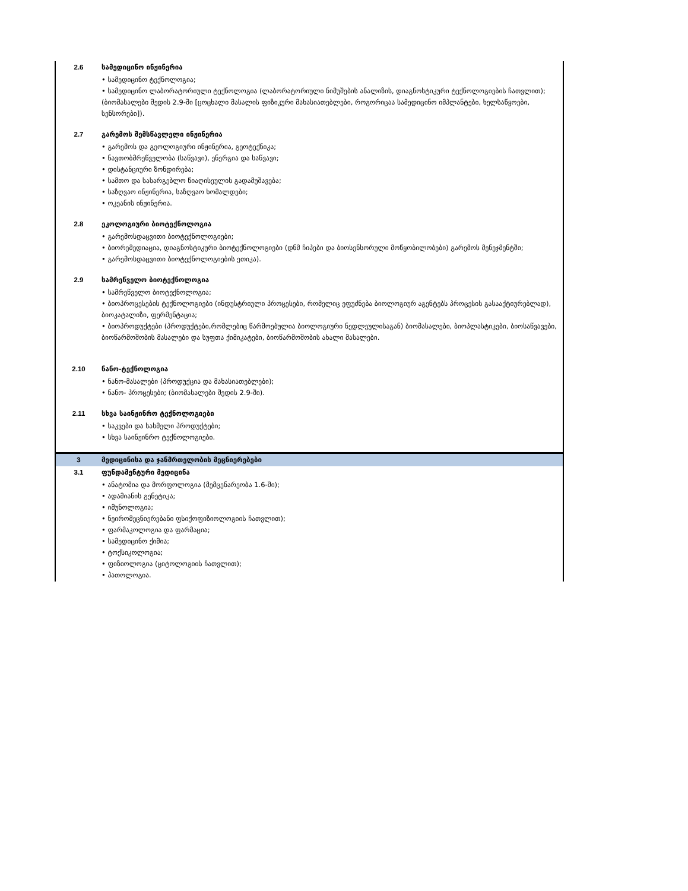| 2.6 | სამედიცინო ინჟინერია |
| | • სამედიცინო ტექნოლოგია; • სამედიცინო ლაბორატორიული ტექნოლოგია (ლაბორატორიული ნიმუშების ანალიზის, დიაგნოსტიკური ტექნოლოგიების ჩათვლით); (ბიომასალები შედის 2.9-ში [ცოცხალი მასალის ფიზიკური მახასიათებლები, როგორიცაა სამედიცინო იმპლანტები, ხელსაწყოები, სენსორები]). |
| 2.7 | გარემოს შემსწავლელი ინჟინერია |
| | • გარემოს და გეოლოგიური ინჟინერია, გეოტექნიკა; • ნავთობმრეწველობა (საწვავი), ენერგია და საწვავი; • დისტანციური ზონდირება; • სამთო და სასარგებლო წიაღისეულის გადამუშავება; • საზღვაო ინჟინერია, საზღვაო ხომალდები; • ოკეანის ინჟინერია. |
| 2.8 | ეკოლოგიური ბიოტექნოლოგია |
| | • გარემოსდაცვითი ბიოტექნოლოგიები; • ბიორემედიაცია, დიაგნოსტიკური ბიოტექნოლოგიები (დნმ ჩიპები და ბიოსენსორული მოწყობილობები) გარემოს მენეჯმენტში; • გარემოსდაცვითი ბიოტექნოლოგიების ეთიკა). |
| 2.9 | სამრეწველო ბიოტექნოლოგია |
| | • სამრეწველო ბიოტექნოლოგია; • ბიოპროცესების ტექნოლოგიები (ინდუსტრიული პროცესები, რომელიც ეფუძნება ბიოლოგიურ აგენტებს პროცესის გასააქტიურებლად), ბიოკატალიზი, ფერმენტაცია; • ბიოპროდუქტები (პროდუქტები,რომლებიც წარმოებულია ბიოლოგიური ნედლეულისაგან) ბიომასალები, ბიოპლასტიკები, ბიოსაწვავები, ბიოწარმოშობის მასალები და სუფთა ქიმიკატები, ბიოწარმოშობის ახალი მასალები. |
| 2.10 | ნანო-ტექნოლოგია |
| | • ნანო-მასალები (პროდუქცია და მახასიათებლები); • ნანო- პროცესები; (ბიომასალები შედის 2.9-ში). |
| 2.11 | სხვა საინჟინრო ტექნოლოგიები |
| | • საკვები და სასმელი პროდუქტები; • სხვა საინჟინრო ტექნოლოგიები. |
| 3 | მედიცინისა და ჯანმრთელობის მეცნიერებები |
| 3.1 | ფუნდამენტური მედიცინა |
| | • ანატომია და მორფოლოგია (მემცენარეობა 1.6-ში); • ადამიანის გენეტიკა; • იმუნოლოგია; • ნეირომეცნიერებანი ფსიქოფიზიოლოგიის ჩათვლით); • ფარმაკოლოგია და ფარმაცია; • სამედიცინო ქიმია; • ტოქსიკოლოგია; • ფიზიოლოგია (ციტოლოგიის ჩათვლით); • პათოლოგია. |